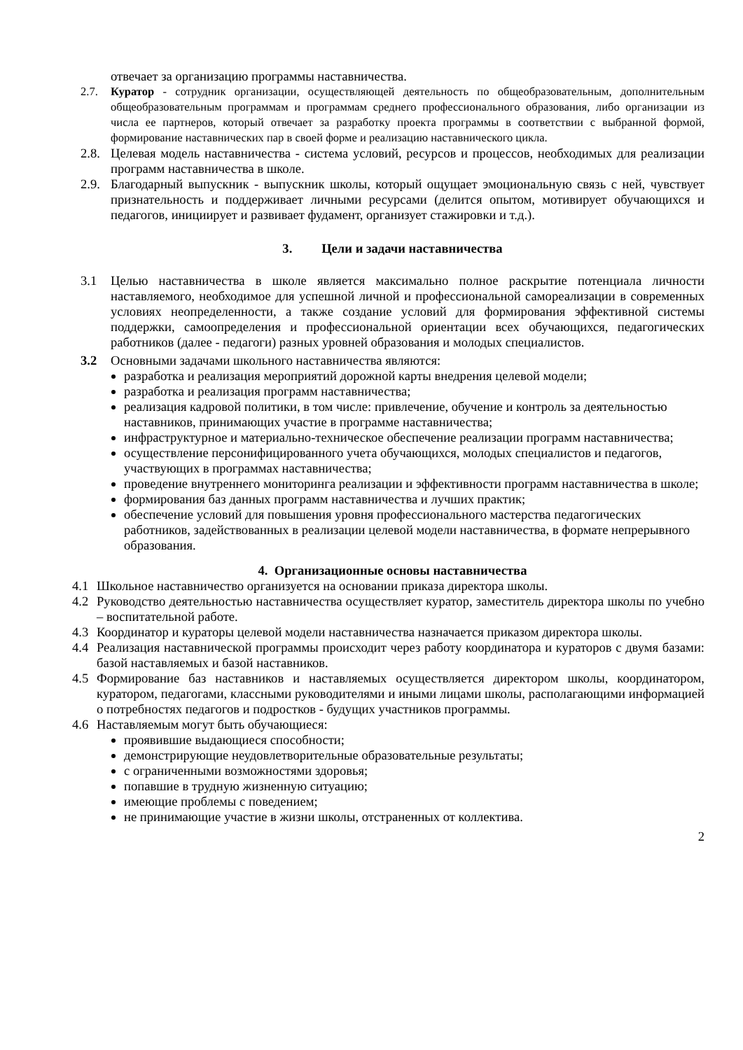отвечает за организацию программы наставничества.
2.7. Куратор - сотрудник организации, осуществляющей деятельность по общеобразовательным, дополнительным общеобразовательным программам и программам среднего профессионального образования, либо организации из числа ее партнеров, который отвечает за разработку проекта программы в соответствии с выбранной формой, формирование наставнических пар в своей форме и реализацию наставнического цикла.
2.8. Целевая модель наставничества - система условий, ресурсов и процессов, необходимых для реализации программ наставничества в школе.
2.9. Благодарный выпускник - выпускник школы, который ощущает эмоциональную связь с ней, чувствует признательность и поддерживает личными ресурсами (делится опытом, мотивирует обучающихся и педагогов, инициирует и развивает фудамент, организует стажировки и т.д.).
3. Цели и задачи наставничества
3.1 Целью наставничества в школе является максимально полное раскрытие потенциала личности наставляемого, необходимое для успешной личной и профессиональной самореализации в современных условиях неопределенности, а также создание условий для формирования эффективной системы поддержки, самоопределения и профессиональной ориентации всех обучающихся, педагогических работников (далее - педагоги) разных уровней образования и молодых специалистов.
3.2 Основными задачами школьного наставничества являются:
разработка и реализация мероприятий дорожной карты внедрения целевой модели;
разработка и реализация программ наставничества;
реализация кадровой политики, в том числе: привлечение, обучение и контроль за деятельностью наставников, принимающих участие в программе наставничества;
инфраструктурное и материально-техническое обеспечение реализации программ наставничества;
осуществление персонифицированного учета обучающихся, молодых специалистов и педагогов, участвующих в программах наставничества;
проведение внутреннего мониторинга реализации и эффективности программ наставничества в школе;
формирования баз данных программ наставничества и лучших практик;
обеспечение условий для повышения уровня профессионального мастерства педагогических работников, задействованных в реализации целевой модели наставничества, в формате непрерывного образования.
4. Организационные основы наставничества
4.1 Школьное наставничество организуется на основании приказа директора школы.
4.2 Руководство деятельностью наставничества осуществляет куратор, заместитель директора школы по учебно – воспитательной работе.
4.3 Координатор и кураторы целевой модели наставничества назначается приказом директора школы.
4.4 Реализация наставнической программы происходит через работу координатора и кураторов с двумя базами: базой наставляемых и базой наставников.
4.5 Формирование баз наставников и наставляемых осуществляется директором школы, координатором, куратором, педагогами, классными руководителями и иными лицами школы, располагающими информацией о потребностях педагогов и подростков - будущих участников программы.
4.6 Наставляемым могут быть обучающиеся:
проявившие выдающиеся способности;
демонстрирующие неудовлетворительные образовательные результаты;
с ограниченными возможностями здоровья;
попавшие в трудную жизненную ситуацию;
имеющие проблемы с поведением;
не принимающие участие в жизни школы, отстраненных от коллектива.
2